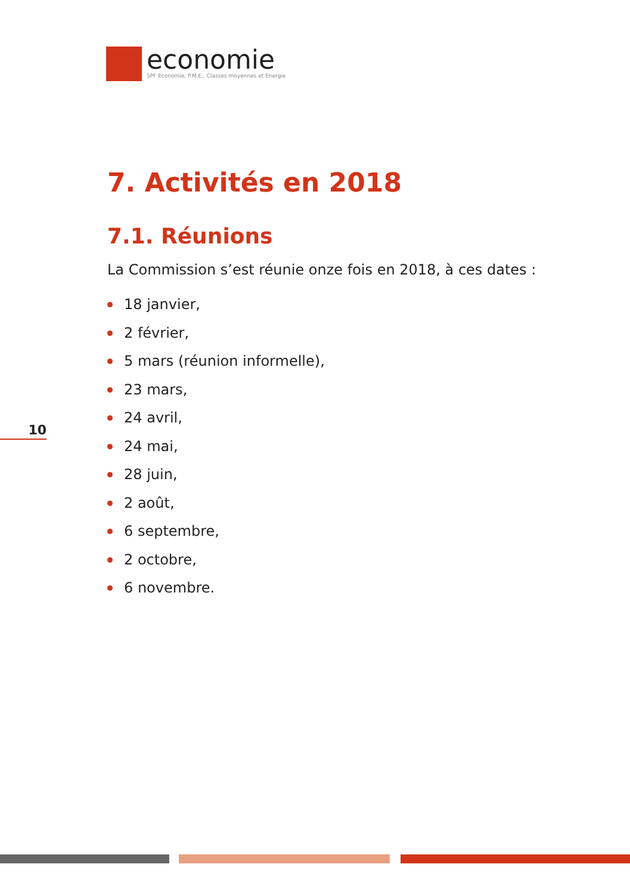economie
SPF Economie, P.M.E., Classes moyennes et Energie
10
7. Activités en 2018
7.1. Réunions
La Commission s’est réunie onze fois en 2018, à ces dates :
18 janvier,
2 février,
5 mars (réunion informelle),
23 mars,
24 avril,
24 mai,
28 juin,
2 août,
6 septembre,
2 octobre,
6 novembre.